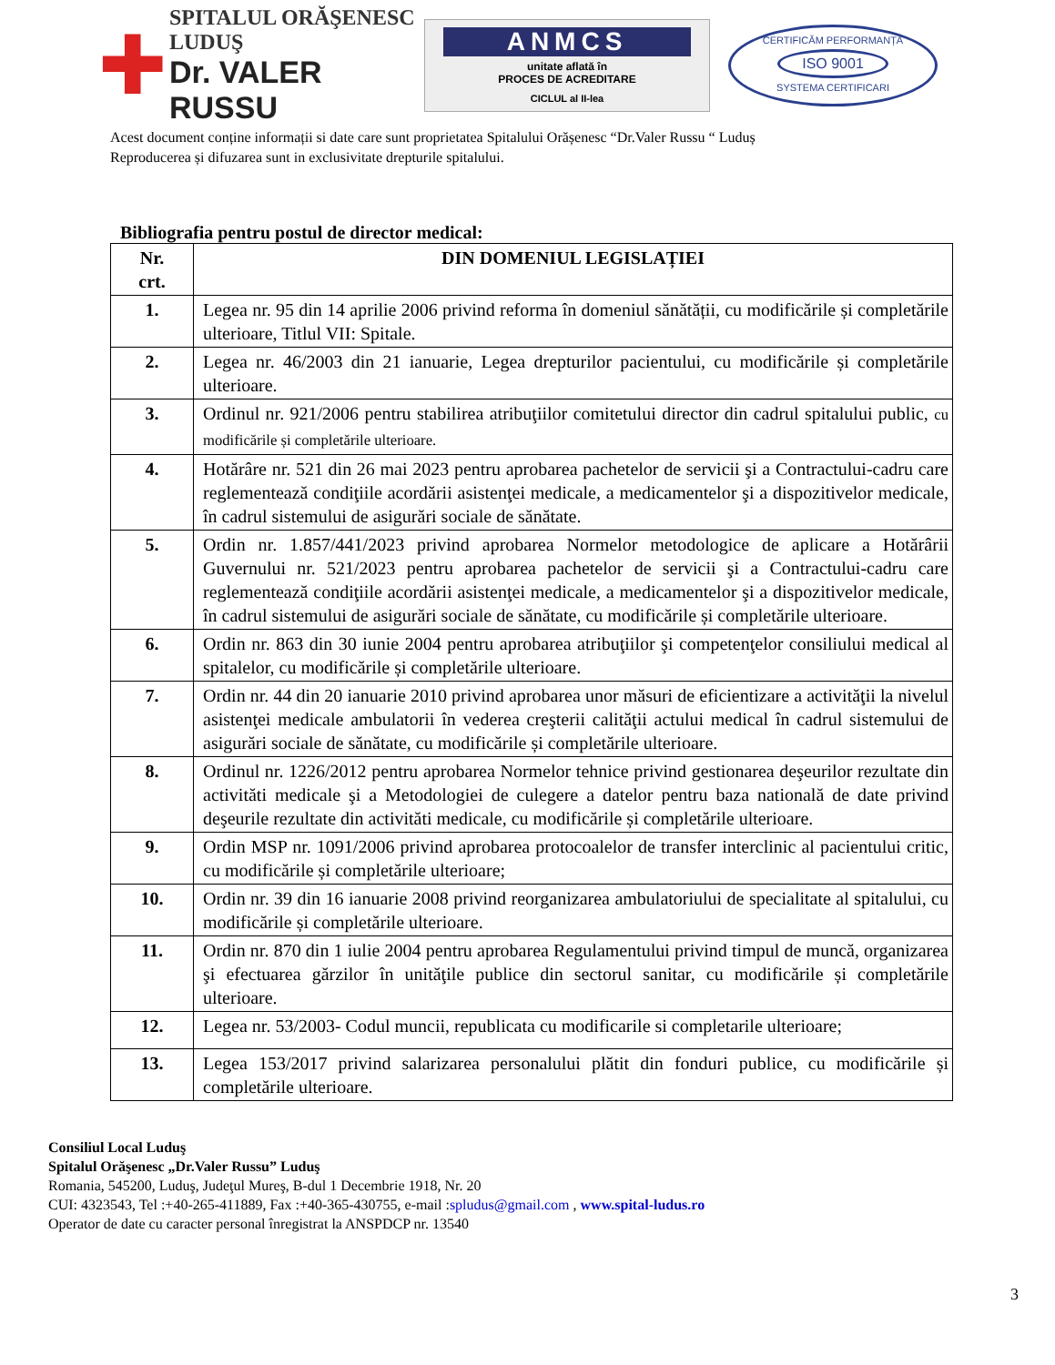✚
SPITALUL ORĂŞENESC LUDUŞ
Dr. VALER RUSSU
ANMCS
unitate aflată în
PROCES DE ACREDITARE
CICLUL al II-lea
CERTIFICĂM PERFORMANȚA
ISO 9001
SYSTEMA CERTIFICARI
Acest document conține informații si date care sunt proprietatea Spitalului Orășenesc “Dr.Valer Russu “ Luduș
Reproducerea și difuzarea sunt in exclusivitate drepturile spitalului.
Bibliografia pentru postul de director medical:
| Nr. crt. | DIN DOMENIUL LEGISLAȚIEI |
| --- | --- |
| 1. | Legea nr. 95 din 14 aprilie 2006 privind reforma în domeniul sănătății, cu modificările și completările ulterioare, Titlul VII: Spitale. |
| 2. | Legea nr. 46/2003 din 21 ianuarie, Legea drepturilor pacientului, cu modificările și completările ulterioare. |
| 3. | Ordinul nr. 921/2006 pentru stabilirea atribuţiilor comitetului director din cadrul spitalului public, cu modificările și completările ulterioare. |
| 4. | Hotărâre nr. 521 din 26 mai 2023 pentru aprobarea pachetelor de servicii şi a Contractului-cadru care reglementează condiţiile acordării asistenţei medicale, a medicamentelor şi a dispozitivelor medicale, în cadrul sistemului de asigurări sociale de sănătate. |
| 5. | Ordin nr. 1.857/441/2023 privind aprobarea Normelor metodologice de aplicare a Hotărârii Guvernului nr. 521/2023 pentru aprobarea pachetelor de servicii şi a Contractului-cadru care reglementează condiţiile acordării asistenţei medicale, a medicamentelor şi a dispozitivelor medicale, în cadrul sistemului de asigurări sociale de sănătate, cu modificările și completările ulterioare. |
| 6. | Ordin nr. 863 din 30 iunie 2004 pentru aprobarea atribuţiilor şi competenţelor consiliului medical al spitalelor, cu modificările și completările ulterioare. |
| 7. | Ordin nr. 44 din 20 ianuarie 2010 privind aprobarea unor măsuri de eficientizare a activităţii la nivelul asistenţei medicale ambulatorii în vederea creşterii calităţii actului medical în cadrul sistemului de asigurări sociale de sănătate, cu modificările și completările ulterioare. |
| 8. | Ordinul nr. 1226/2012 pentru aprobarea Normelor tehnice privind gestionarea deşeurilor rezultate din activităti medicale şi a Metodologiei de culegere a datelor pentru baza natională de date privind deşeurile rezultate din activităti medicale, cu modificările și completările ulterioare. |
| 9. | Ordin MSP nr. 1091/2006 privind aprobarea protocoalelor de transfer interclinic al pacientului critic, cu modificările și completările ulterioare; |
| 10. | Ordin nr. 39 din 16 ianuarie 2008 privind reorganizarea ambulatoriului de specialitate al spitalului, cu modificările și completările ulterioare. |
| 11. | Ordin nr. 870 din 1 iulie 2004 pentru aprobarea Regulamentului privind timpul de muncă, organizarea şi efectuarea gărzilor în unităţile publice din sectorul sanitar, cu modificările și completările ulterioare. |
| 12. | Legea nr. 53/2003- Codul muncii, republicata cu modificarile si completarile ulterioare; |
| 13. | Legea 153/2017 privind salarizarea personalului plătit din fonduri publice, cu modificările și completările ulterioare. |
Consiliul Local Luduş
Spitalul Orăşenesc „Dr.Valer Russu” Luduş
Romania, 545200, Luduş, Judeţul Mureş, B-dul 1 Decembrie 1918, Nr. 20
CUI: 4323543, Tel :+40-265-411889, Fax :+40-365-430755, e-mail :spludus@gmail.com , www.spital-ludus.ro
Operator de date cu caracter personal înregistrat la ANSPDCP nr. 13540
3